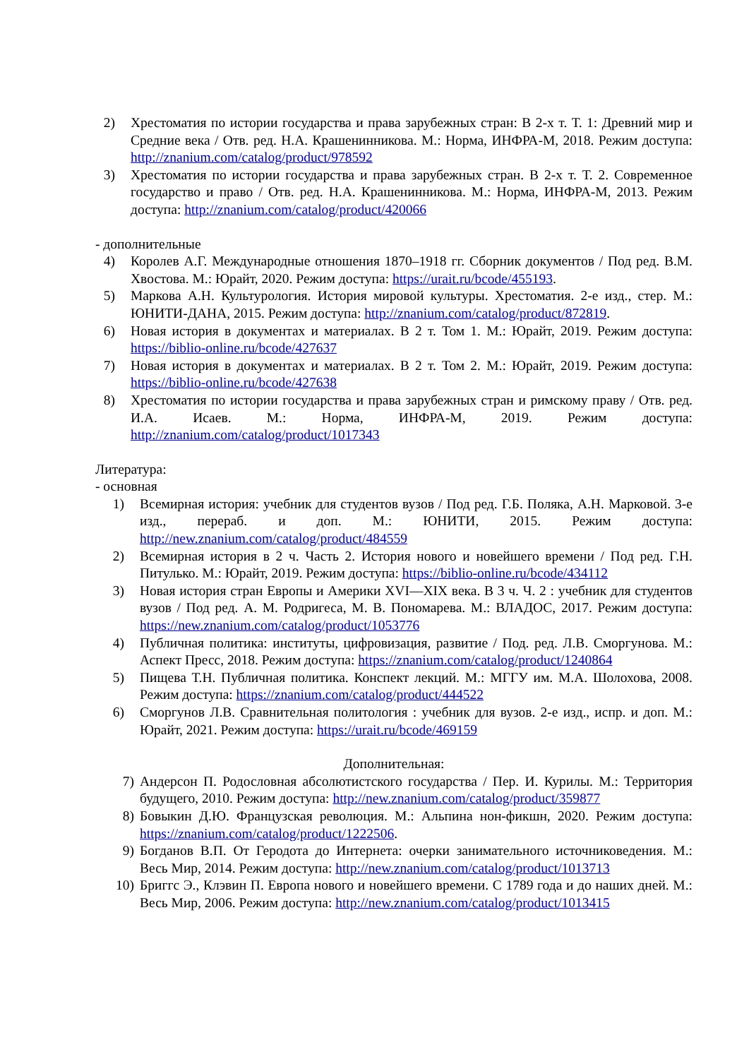2) Хрестоматия по истории государства и права зарубежных стран: В 2-х т. Т. 1: Древний мир и Средние века / Отв. ред. Н.А. Крашенинникова. М.: Норма, ИНФРА-М, 2018. Режим доступа: http://znanium.com/catalog/product/978592
3) Хрестоматия по истории государства и права зарубежных стран. В 2-х т. Т. 2. Современное государство и право / Отв. ред. Н.А. Крашенинникова. М.: Норма, ИНФРА-М, 2013. Режим доступа: http://znanium.com/catalog/product/420066
- дополнительные
4) Королев А.Г. Международные отношения 1870–1918 гг. Сборник документов / Под ред. В.М. Хвостова. М.: Юрайт, 2020. Режим доступа: https://urait.ru/bcode/455193.
5) Маркова А.Н. Культурология. История мировой культуры. Хрестоматия. 2-е изд., стер. М.: ЮНИТИ-ДАНА, 2015. Режим доступа: http://znanium.com/catalog/product/872819.
6) Новая история в документах и материалах. В 2 т. Том 1. М.: Юрайт, 2019. Режим доступа: https://biblio-online.ru/bcode/427637
7) Новая история в документах и материалах. В 2 т. Том 2. М.: Юрайт, 2019. Режим доступа: https://biblio-online.ru/bcode/427638
8) Хрестоматия по истории государства и права зарубежных стран и римскому праву / Отв. ред. И.А. Исаев. М.: Норма, ИНФРА-М, 2019. Режим доступа: http://znanium.com/catalog/product/1017343
Литература:
- основная
1) Всемирная история: учебник для студентов вузов / Под ред. Г.Б. Поляка, А.Н. Марковой. 3-е изд., перераб. и доп. М.: ЮНИТИ, 2015. Режим доступа: http://new.znanium.com/catalog/product/484559
2) Всемирная история в 2 ч. Часть 2. История нового и новейшего времени / Под ред. Г.Н. Питулько. М.: Юрайт, 2019. Режим доступа: https://biblio-online.ru/bcode/434112
3) Новая история стран Европы и Америки XVI—XIX века. В 3 ч. Ч. 2 : учебник для студентов вузов / Под ред. А. М. Родригеса, М. В. Пономарева. М.: ВЛАДОС, 2017. Режим доступа: https://new.znanium.com/catalog/product/1053776
4) Публичная политика: институты, цифровизация, развитие / Под. ред. Л.В. Сморгунова. М.: Аспект Пресс, 2018. Режим доступа: https://znanium.com/catalog/product/1240864
5) Пищева Т.Н. Публичная политика. Конспект лекций. М.: МГГУ им. М.А. Шолохова, 2008. Режим доступа: https://znanium.com/catalog/product/444522
6) Сморгунов Л.В. Сравнительная политология : учебник для вузов. 2-е изд., испр. и доп. М.: Юрайт, 2021. Режим доступа: https://urait.ru/bcode/469159
Дополнительная:
7) Андерсон П. Родословная абсолютистского государства / Пер. И. Курилы. М.: Территория будущего, 2010. Режим доступа: http://new.znanium.com/catalog/product/359877
8) Бовыкин Д.Ю. Французская революция. М.: Альпина нон-фикшн, 2020. Режим доступа: https://znanium.com/catalog/product/1222506.
9) Богданов В.П. От Геродота до Интернета: очерки занимательного источниковедения. М.: Весь Мир, 2014. Режим доступа: http://new.znanium.com/catalog/product/1013713
10) Бриггс Э., Клэвин П. Европа нового и новейшего времени. С 1789 года и до наших дней. М.: Весь Мир, 2006. Режим доступа: http://new.znanium.com/catalog/product/1013415